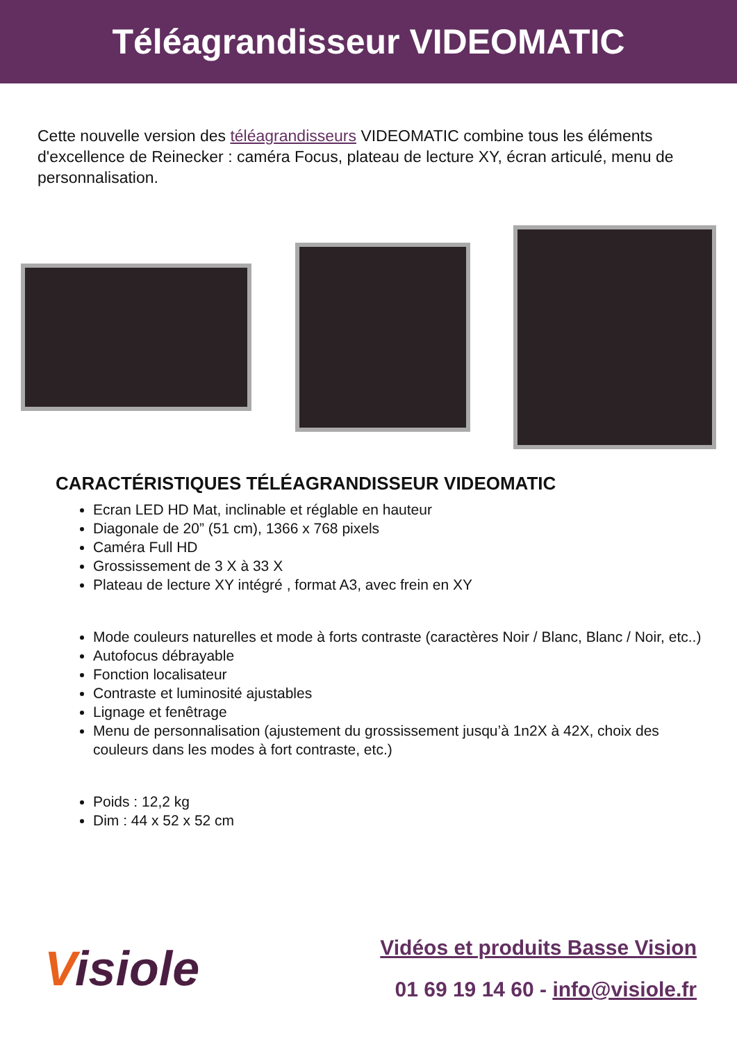Téléagrandisseur VIDEOMATIC
Cette nouvelle version des téléagrandisseurs VIDEOMATIC combine tous les éléments d'excellence de Reinecker : caméra Focus, plateau de lecture XY, écran articulé, menu de personnalisation.
CARACTÉRISTIQUES TÉLÉAGRANDISSEUR VIDEOMATIC
Ecran LED HD Mat, inclinable et réglable en hauteur
Diagonale de 20” (51 cm), 1366 x 768 pixels
Caméra Full HD
Grossissement de 3 X à 33 X
Plateau de lecture XY intégré , format A3, avec frein en XY
Mode couleurs naturelles et mode à forts contraste (caractères Noir / Blanc, Blanc / Noir, etc..)
Autofocus débrayable
Fonction localisateur
Contraste et luminosité ajustables
Lignage et fenêtrage
Menu de personnalisation (ajustement du grossissement jusqu’à 1n2X à 42X, choix des couleurs dans les modes à fort contraste, etc.)
Poids : 12,2 kg
Dim : 44 x 52 x 52 cm
Visiole
Vidéos et produits Basse Vision
01 69 19 14 60 - info@visiole.fr